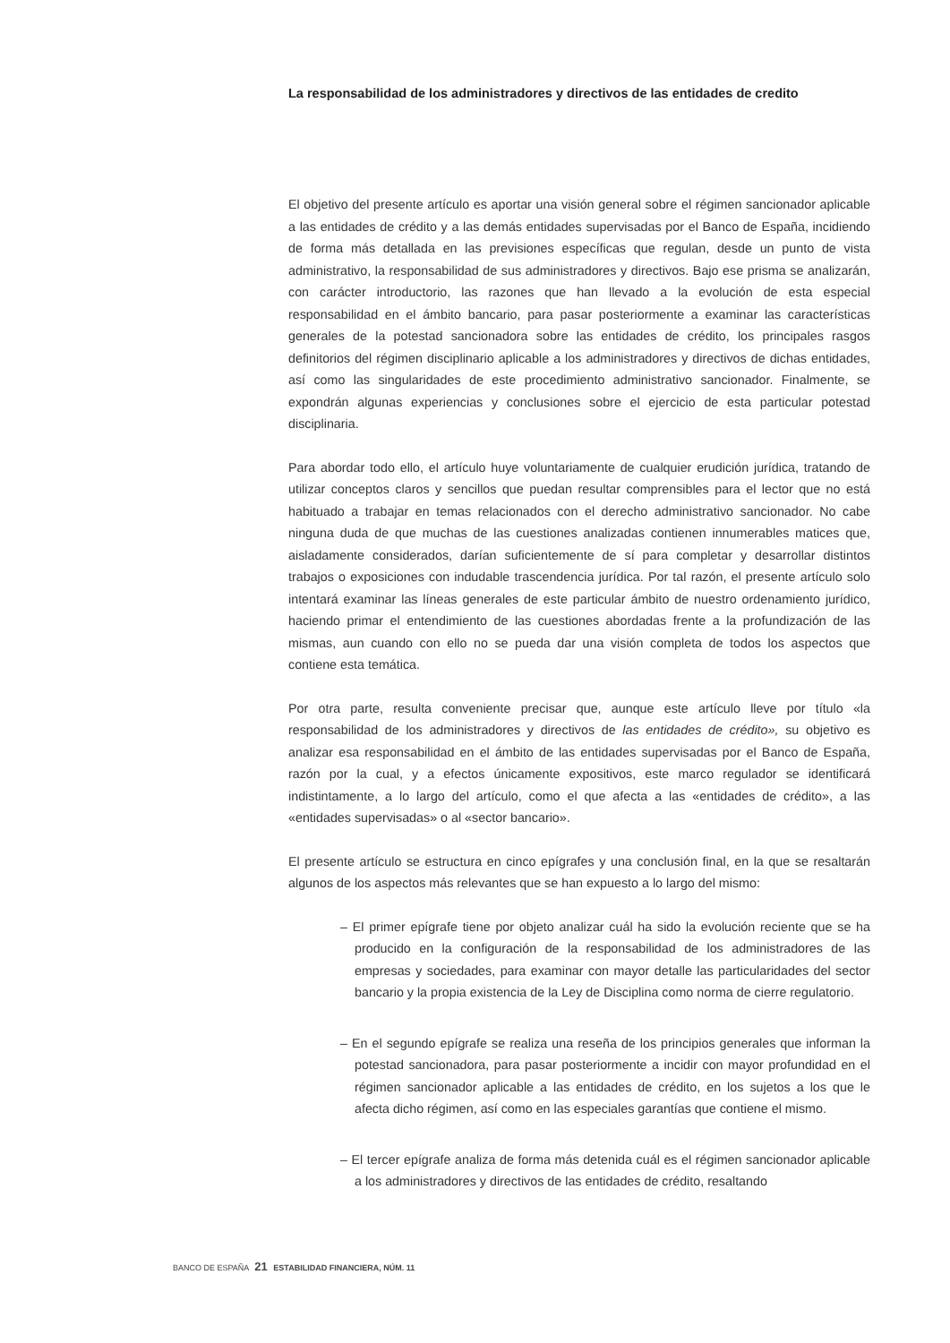La responsabilidad de los administradores y directivos de las entidades de credito
El objetivo del presente artículo es aportar una visión general sobre el régimen sancionador aplicable a las entidades de crédito y a las demás entidades supervisadas por el Banco de España, incidiendo de forma más detallada en las previsiones específicas que regulan, desde un punto de vista administrativo, la responsabilidad de sus administradores y directivos. Bajo ese prisma se analizarán, con carácter introductorio, las razones que han llevado a la evolución de esta especial responsabilidad en el ámbito bancario, para pasar posteriormente a examinar las características generales de la potestad sancionadora sobre las entidades de crédito, los principales rasgos definitorios del régimen disciplinario aplicable a los administradores y directivos de dichas entidades, así como las singularidades de este procedimiento administrativo sancionador. Finalmente, se expondrán algunas experiencias y conclusiones sobre el ejercicio de esta particular potestad disciplinaria.
Para abordar todo ello, el artículo huye voluntariamente de cualquier erudición jurídica, tratando de utilizar conceptos claros y sencillos que puedan resultar comprensibles para el lector que no está habituado a trabajar en temas relacionados con el derecho administrativo sancionador. No cabe ninguna duda de que muchas de las cuestiones analizadas contienen innumerables matices que, aisladamente considerados, darían suficientemente de sí para completar y desarrollar distintos trabajos o exposiciones con indudable trascendencia jurídica. Por tal razón, el presente artículo solo intentará examinar las líneas generales de este particular ámbito de nuestro ordenamiento jurídico, haciendo primar el entendimiento de las cuestiones abordadas frente a la profundización de las mismas, aun cuando con ello no se pueda dar una visión completa de todos los aspectos que contiene esta temática.
Por otra parte, resulta conveniente precisar que, aunque este artículo lleve por título «la responsabilidad de los administradores y directivos de las entidades de crédito», su objetivo es analizar esa responsabilidad en el ámbito de las entidades supervisadas por el Banco de España, razón por la cual, y a efectos únicamente expositivos, este marco regulador se identificará indistintamente, a lo largo del artículo, como el que afecta a las «entidades de crédito», a las «entidades supervisadas» o al «sector bancario».
El presente artículo se estructura en cinco epígrafes y una conclusión final, en la que se resaltarán algunos de los aspectos más relevantes que se han expuesto a lo largo del mismo:
– El primer epígrafe tiene por objeto analizar cuál ha sido la evolución reciente que se ha producido en la configuración de la responsabilidad de los administradores de las empresas y sociedades, para examinar con mayor detalle las particularidades del sector bancario y la propia existencia de la Ley de Disciplina como norma de cierre regulatorio.
– En el segundo epígrafe se realiza una reseña de los principios generales que informan la potestad sancionadora, para pasar posteriormente a incidir con mayor profundidad en el régimen sancionador aplicable a las entidades de crédito, en los sujetos a los que le afecta dicho régimen, así como en las especiales garantías que contiene el mismo.
– El tercer epígrafe analiza de forma más detenida cuál es el régimen sancionador aplicable a los administradores y directivos de las entidades de crédito, resaltando
BANCO DE ESPAÑA 21 ESTABILIDAD FINANCIERA, NÚM. 11